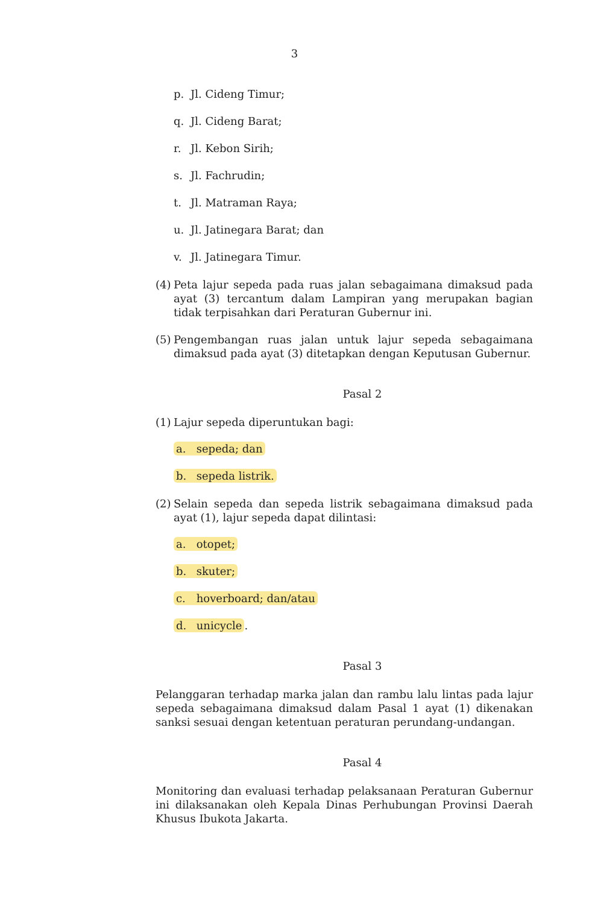3
p. Jl. Cideng Timur;
q. Jl. Cideng Barat;
r. Jl. Kebon Sirih;
s. Jl. Fachrudin;
t. Jl. Matraman Raya;
u. Jl. Jatinegara Barat; dan
v. Jl. Jatinegara Timur.
(4) Peta lajur sepeda pada ruas jalan sebagaimana dimaksud pada ayat (3) tercantum dalam Lampiran yang merupakan bagian tidak terpisahkan dari Peraturan Gubernur ini.
(5) Pengembangan ruas jalan untuk lajur sepeda sebagaimana dimaksud pada ayat (3) ditetapkan dengan Keputusan Gubernur.
Pasal 2
(1) Lajur sepeda diperuntukan bagi:
a. sepeda; dan
b. sepeda listrik.
(2) Selain sepeda dan sepeda listrik sebagaimana dimaksud pada ayat (1), lajur sepeda dapat dilintasi:
a. otopet;
b. skuter;
c. hoverboard; dan/atau
d. unicycle.
Pasal 3
Pelanggaran terhadap marka jalan dan rambu lalu lintas pada lajur sepeda sebagaimana dimaksud dalam Pasal 1 ayat (1) dikenakan sanksi sesuai dengan ketentuan peraturan perundang-undangan.
Pasal 4
Monitoring dan evaluasi terhadap pelaksanaan Peraturan Gubernur ini dilaksanakan oleh Kepala Dinas Perhubungan Provinsi Daerah Khusus Ibukota Jakarta.